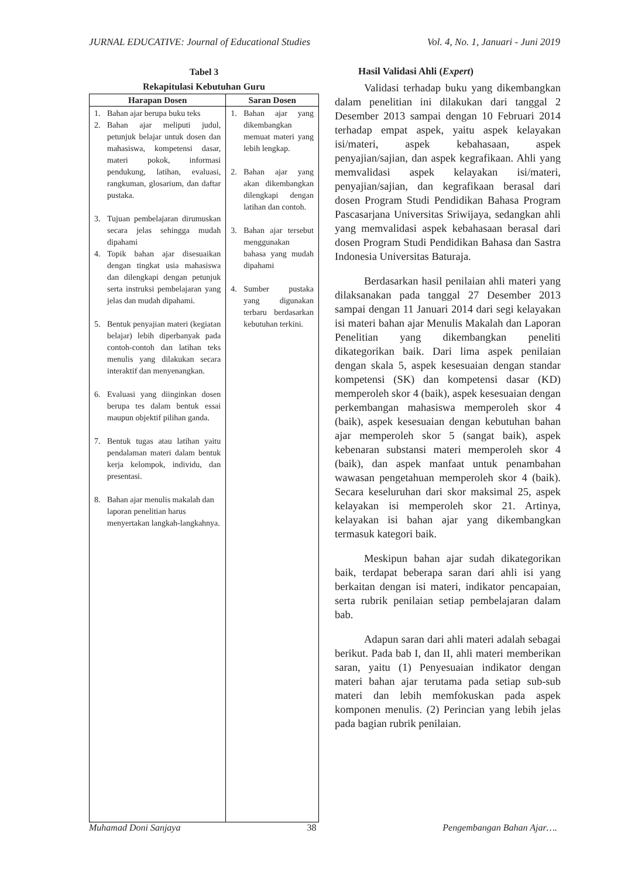JURNAL EDUCATIVE: Journal of Educational Studies Vol. 4, No. 1, Januari - Juni 2019
Tabel 3
Rekapitulasi Kebutuhan Guru
| Harapan Dosen | Saran Dosen |
| --- | --- |
| 1. Bahan ajar berupa buku teks 2. Bahan ajar meliputi judul, petunjuk belajar untuk dosen dan mahasiswa, kompetensi dasar, materi pokok, informasi pendukung, latihan, evaluasi, rangkuman, glosarium, dan daftar pustaka. 3. Tujuan pembelajaran dirumuskan secara jelas sehingga mudah dipahami 4. Topik bahan ajar disesuaikan dengan tingkat usia mahasiswa dan dilengkapi dengan petunjuk serta instruksi pembelajaran yang jelas dan mudah dipahami. 5. Bentuk penyajian materi (kegiatan belajar) lebih diperbanyak pada contoh-contoh dan latihan teks menulis yang dilakukan secara interaktif dan menyenangkan. 6. Evaluasi yang diinginkan dosen berupa tes dalam bentuk essai maupun objektif pilihan ganda. 7. Bentuk tugas atau latihan yaitu pendalaman materi dalam bentuk kerja kelompok, individu, dan presentasi. 8. Bahan ajar menulis makalah dan laporan penelitian harus menyertakan langkah-langkahnya. | 1. Bahan ajar yang dikembangkan memuat materi yang lebih lengkap. 2. Bahan ajar yang akan dikembangkan dilengkapi dengan latihan dan contoh. 3. Bahan ajar tersebut menggunakan bahasa yang mudah dipahami 4. Sumber pustaka yang digunakan terbaru berdasarkan kebutuhan terkini. |
Hasil Validasi Ahli (Expert)
Validasi terhadap buku yang dikembangkan dalam penelitian ini dilakukan dari tanggal 2 Desember 2013 sampai dengan 10 Februari 2014 terhadap empat aspek, yaitu aspek kelayakan isi/materi, aspek kebahasaan, aspek penyajian/sajian, dan aspek kegrafikaan. Ahli yang memvalidasi aspek kelayakan isi/materi, penyajian/sajian, dan kegrafikaan berasal dari dosen Program Studi Pendidikan Bahasa Program Pascasarjana Universitas Sriwijaya, sedangkan ahli yang memvalidasi aspek kebahasaan berasal dari dosen Program Studi Pendidikan Bahasa dan Sastra Indonesia Universitas Baturaja.
Berdasarkan hasil penilaian ahli materi yang dilaksanakan pada tanggal 27 Desember 2013 sampai dengan 11 Januari 2014 dari segi kelayakan isi materi bahan ajar Menulis Makalah dan Laporan Penelitian yang dikembangkan peneliti dikategorikan baik. Dari lima aspek penilaian dengan skala 5, aspek kesesuaian dengan standar kompetensi (SK) dan kompetensi dasar (KD) memperoleh skor 4 (baik), aspek kesesuaian dengan perkembangan mahasiswa memperoleh skor 4 (baik), aspek kesesuaian dengan kebutuhan bahan ajar memperoleh skor 5 (sangat baik), aspek kebenaran substansi materi memperoleh skor 4 (baik), dan aspek manfaat untuk penambahan wawasan pengetahuan memperoleh skor 4 (baik). Secara keseluruhan dari skor maksimal 25, aspek kelayakan isi memperoleh skor 21. Artinya, kelayakan isi bahan ajar yang dikembangkan termasuk kategori baik.
Meskipun bahan ajar sudah dikategorikan baik, terdapat beberapa saran dari ahli isi yang berkaitan dengan isi materi, indikator pencapaian, serta rubrik penilaian setiap pembelajaran dalam bab.
Adapun saran dari ahli materi adalah sebagai berikut. Pada bab I, dan II, ahli materi memberikan saran, yaitu (1) Penyesuaian indikator dengan materi bahan ajar terutama pada setiap sub-sub materi dan lebih memfokuskan pada aspek komponen menulis. (2) Perincian yang lebih jelas pada bagian rubrik penilaian.
Muhamad Doni Sanjaya 38 Pengembangan Bahan Ajar….